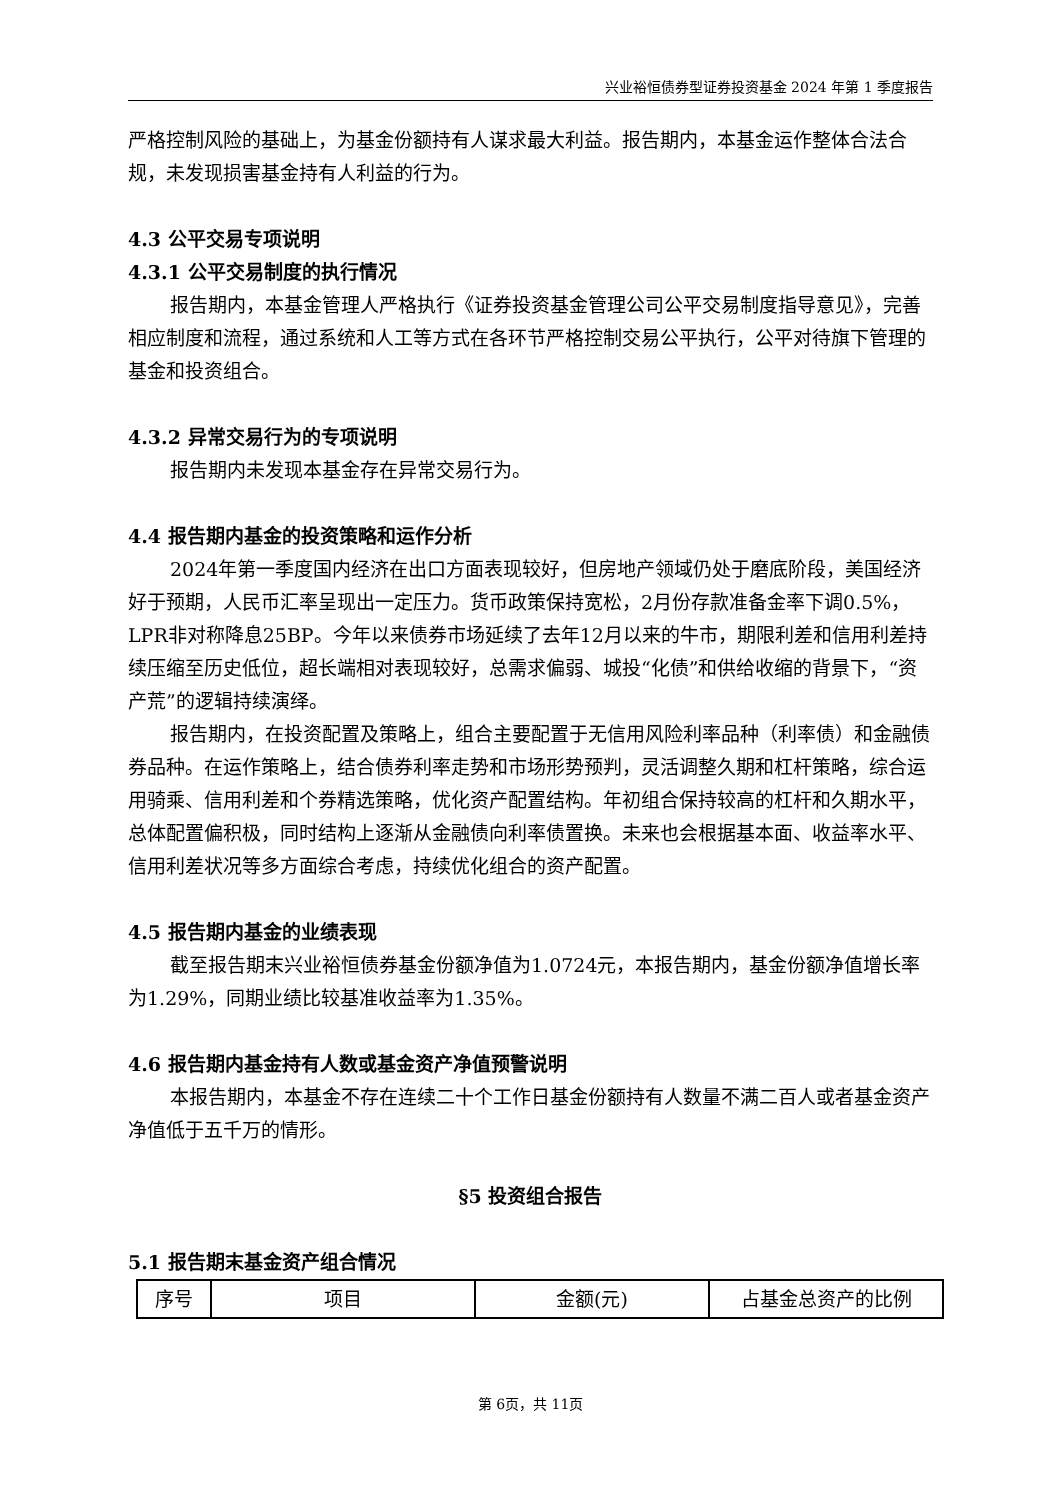兴业裕恒债券型证券投资基金 2024 年第 1 季度报告
严格控制风险的基础上，为基金份额持有人谋求最大利益。报告期内，本基金运作整体合法合规，未发现损害基金持有人利益的行为。
4.3 公平交易专项说明
4.3.1 公平交易制度的执行情况
报告期内，本基金管理人严格执行《证券投资基金管理公司公平交易制度指导意见》，完善相应制度和流程，通过系统和人工等方式在各环节严格控制交易公平执行，公平对待旗下管理的基金和投资组合。
4.3.2 异常交易行为的专项说明
报告期内未发现本基金存在异常交易行为。
4.4 报告期内基金的投资策略和运作分析
2024年第一季度国内经济在出口方面表现较好，但房地产领域仍处于磨底阶段，美国经济好于预期，人民币汇率呈现出一定压力。货币政策保持宽松，2月份存款准备金率下调0.5%，LPR非对称降息25BP。今年以来债券市场延续了去年12月以来的牛市，期限利差和信用利差持续压缩至历史低位，超长端相对表现较好，总需求偏弱、城投“化债”和供给收缩的背景下，“资产荒”的逻辑持续演绎。
报告期内，在投资配置及策略上，组合主要配置于无信用风险利率品种（利率债）和金融债券品种。在运作策略上，结合债券利率走势和市场形势预判，灵活调整久期和杠杆策略，综合运用骑乘、信用利差和个券精选策略，优化资产配置结构。年初组合保持较高的杠杆和久期水平，总体配置偏积极，同时结构上逐渐从金融债向利率债置换。未来也会根据基本面、收益率水平、信用利差状况等多方面综合考虑，持续优化组合的资产配置。
4.5 报告期内基金的业绩表现
截至报告期末兴业裕恒债券基金份额净值为1.0724元，本报告期内，基金份额净值增长率为1.29%，同期业绩比较基准收益率为1.35%。
4.6 报告期内基金持有人数或基金资产净值预警说明
本报告期内，本基金不存在连续二十个工作日基金份额持有人数量不满二百人或者基金资产净值低于五千万的情形。
§5 投资组合报告
5.1 报告期末基金资产组合情况
| 序号 | 项目 | 金额(元) | 占基金总资产的比例 |
第 6页，共 11页